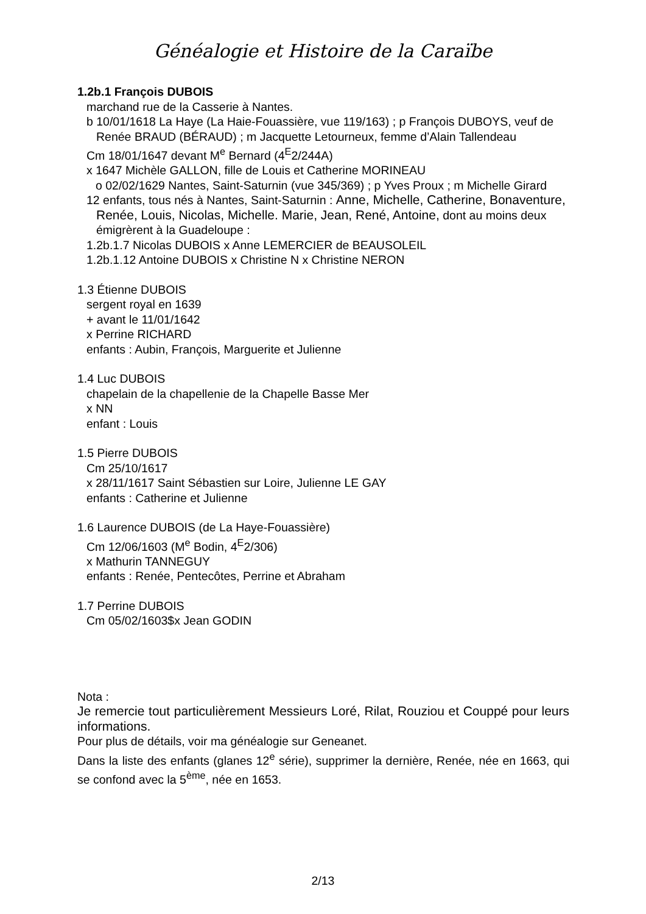Généalogie et Histoire de la Caraïbe
1.2b.1 François DUBOIS
marchand rue de la Casserie à Nantes.
b 10/01/1618 La Haye (La Haie-Fouassière, vue 119/163) ; p François DUBOYS, veuf de Renée BRAUD (BÉRAUD) ; m Jacquette Letourneux, femme d’Alain Tallendeau
Cm 18/01/1647 devant M<sup>e</sup> Bernard (4<sup>E</sup>2/244A)
x 1647 Michèle GALLON, fille de Louis et Catherine MORINEAU
o 02/02/1629 Nantes, Saint-Saturnin (vue 345/369) ; p Yves Proux ; m Michelle Girard
12 enfants, tous nés à Nantes, Saint-Saturnin : Anne, Michelle, Catherine, Bonaventure, Renée, Louis, Nicolas, Michelle. Marie, Jean, René, Antoine, dont au moins deux émigrèrent à la Guadeloupe :
1.2b.1.7 Nicolas DUBOIS x Anne LEMERCIER de BEAUSOLEIL
1.2b.1.12 Antoine DUBOIS x Christine N x Christine NERON
1.3 Étienne DUBOIS
sergent royal en 1639
+ avant le 11/01/1642
x Perrine RICHARD
enfants : Aubin, François, Marguerite et Julienne
1.4 Luc DUBOIS
chapelain de la chapellenie de la Chapelle Basse Mer
x NN
enfant : Louis
1.5 Pierre DUBOIS
Cm 25/10/1617
x 28/11/1617 Saint Sébastien sur Loire, Julienne LE GAY
enfants : Catherine et Julienne
1.6 Laurence DUBOIS (de La Haye-Fouassière)
Cm 12/06/1603 (M<sup>e</sup> Bodin, 4<sup>E</sup>2/306)
x Mathurin TANNEGUY
enfants : Renée, Pentecôtes, Perrine et Abraham
1.7 Perrine DUBOIS
Cm 05/02/1603$x Jean GODIN
Nota :
Je remercie tout particulièrement Messieurs Loré, Rilat, Rouziou et Couppé pour leurs informations.
Pour plus de détails, voir ma généalogie sur Geneanet.
Dans la liste des enfants (glanes 12<sup>e</sup> série), supprimer la dernière, Renée, née en 1663, qui se confond avec la 5<sup>ème</sup>, née en 1653.
2/13